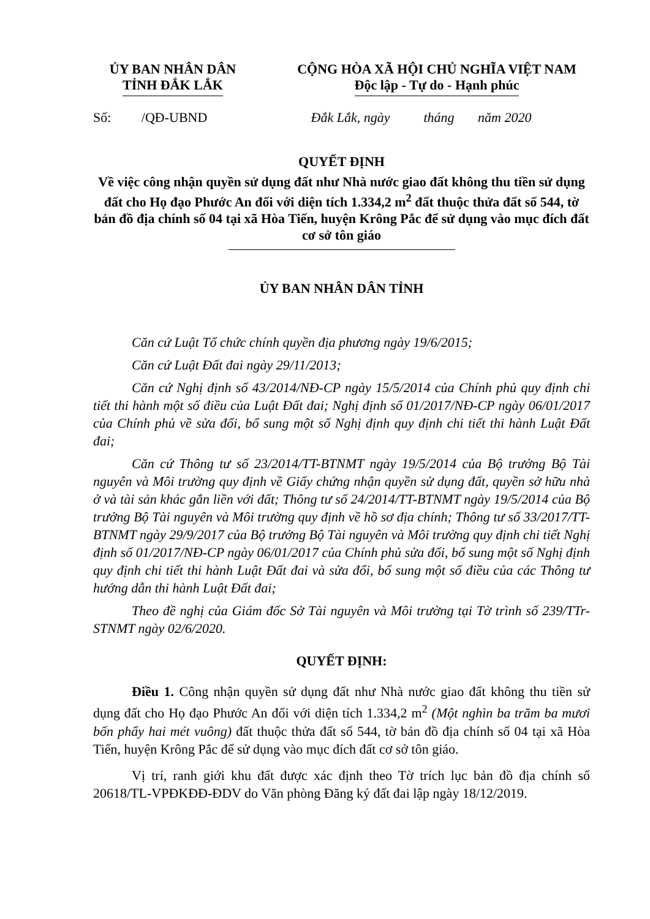ỦY BAN NHÂN DÂN
TỈNH ĐẮK LẮK
CỘNG HÒA XÃ HỘI CHỦ NGHĨA VIỆT NAM
Độc lập - Tự do - Hạnh phúc
Số: /QĐ-UBND
Đắk Lắk, ngày tháng năm 2020
QUYẾT ĐỊNH
Về việc công nhận quyền sử dụng đất như Nhà nước giao đất không thu tiền sử dụng đất cho Họ đạo Phước An đối với diện tích 1.334,2 m<sup>2</sup> đất thuộc thửa đất số 544, tờ bản đồ địa chính số 04 tại xã Hòa Tiến, huyện Krông Pắc để sử dụng vào mục đích đất cơ sở tôn giáo
ỦY BAN NHÂN DÂN TỈNH
Căn cứ Luật Tổ chức chính quyền địa phương ngày 19/6/2015;
Căn cứ Luật Đất đai ngày 29/11/2013;
Căn cứ Nghị định số 43/2014/NĐ-CP ngày 15/5/2014 của Chính phủ quy định chi tiết thi hành một số điều của Luật Đất đai; Nghị định số 01/2017/NĐ-CP ngày 06/01/2017 của Chính phủ về sửa đổi, bổ sung một số Nghị định quy định chi tiết thi hành Luật Đất đai;
Căn cứ Thông tư số 23/2014/TT-BTNMT ngày 19/5/2014 của Bộ trưởng Bộ Tài nguyên và Môi trường quy định về Giấy chứng nhận quyền sử dụng đất, quyền sở hữu nhà ở và tài sản khác gắn liền với đất; Thông tư số 24/2014/TT-BTNMT ngày 19/5/2014 của Bộ trưởng Bộ Tài nguyên và Môi trường quy định về hồ sơ địa chính; Thông tư số 33/2017/TT-BTNMT ngày 29/9/2017 của Bộ trưởng Bộ Tài nguyên và Môi trường quy định chi tiết Nghị định số 01/2017/NĐ-CP ngày 06/01/2017 của Chính phủ sửa đổi, bổ sung một số Nghị định quy định chi tiết thi hành Luật Đất đai và sửa đổi, bổ sung một số điều của các Thông tư hướng dẫn thi hành Luật Đất đai;
Theo đề nghị của Giám đốc Sở Tài nguyên và Môi trường tại Tờ trình số 239/TTr-STNMT ngày 02/6/2020.
QUYẾT ĐỊNH:
Điều 1. Công nhận quyền sử dụng đất như Nhà nước giao đất không thu tiền sử dụng đất cho Họ đạo Phước An đối với diện tích 1.334,2 m<sup>2</sup> (Một nghìn ba trăm ba mươi bốn phẩy hai mét vuông) đất thuộc thửa đất số 544, tờ bản đồ địa chính số 04 tại xã Hòa Tiến, huyện Krông Pắc để sử dụng vào mục đích đất cơ sở tôn giáo.
Vị trí, ranh giới khu đất được xác định theo Tờ trích lục bản đồ địa chính số 20618/TL-VPĐKĐĐ-ĐDV do Văn phòng Đăng ký đất đai lập ngày 18/12/2019.